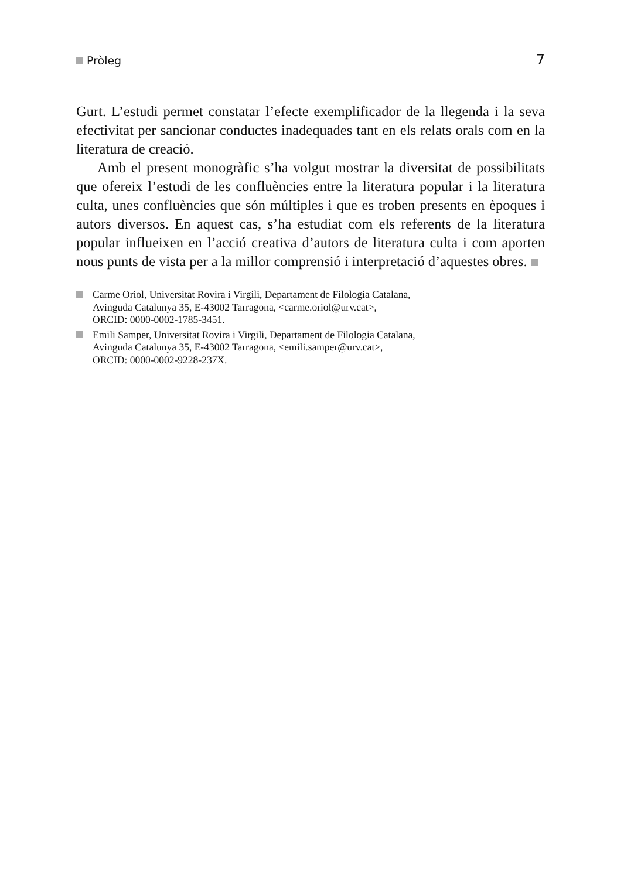Pròleg 7
Gurt. L’estudi permet constatar l’efecte exemplificador de la llegenda i la seva efectivitat per sancionar conductes inadequades tant en els relats orals com en la literatura de creació.
Amb el present monogràfic s’ha volgut mostrar la diversitat de possibilitats que ofereix l’estudi de les confluències entre la literatura popular i la literatura culta, unes confluències que són múltiples i que es troben presents en èpoques i autors diversos. En aquest cas, s’ha estudiat com els referents de la literatura popular influeixen en l’acció creativa d’autors de literatura culta i com aporten nous punts de vista per a la millor comprensió i interpretació d’aquestes obres.
Carme Oriol, Universitat Rovira i Virgili, Departament de Filologia Catalana,
Avinguda Catalunya 35, E-43002 Tarragona, <carme.oriol@urv.cat>,
ORCID: 0000-0002-1785-3451.
Emili Samper, Universitat Rovira i Virgili, Departament de Filologia Catalana,
Avinguda Catalunya 35, E-43002 Tarragona, <emili.samper@urv.cat>,
ORCID: 0000-0002-9228-237X.